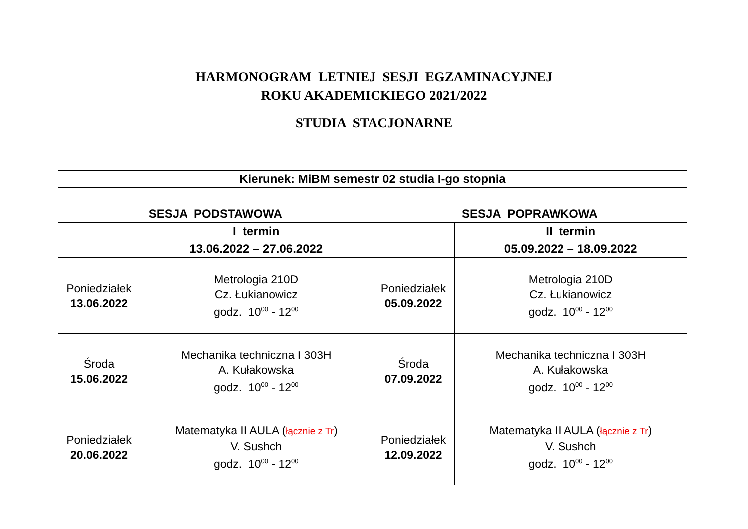HARMONOGRAM LETNIEJ SESJI EGZAMINACYJNEJ
ROKU AKADEMICKIEGO 2021/2022
STUDIA STACJONARNE
| Kierunek: MiBM semestr 02 studia I-go stopnia | | | |
| --- | --- | --- | --- |
| SESJA PODSTAWOWA | | SESJA POPRAWKOWA | |
| | I termin | | II termin |
| | 13.06.2022 – 27.06.2022 | | 05.09.2022 – 18.09.2022 |
| Poniedziałek 13.06.2022 | Metrologia 210D Cz. Łukianowicz godz. 10<sup>00</sup> - 12<sup>00</sup> | Poniedziałek 05.09.2022 | Metrologia 210D Cz. Łukianowicz godz. 10<sup>00</sup> - 12<sup>00</sup> |
| Środa 15.06.2022 | Mechanika techniczna I 303H A. Kułakowska godz. 10<sup>00</sup> - 12<sup>00</sup> | Środa 07.09.2022 | Mechanika techniczna I 303H A. Kułakowska godz. 10<sup>00</sup> - 12<sup>00</sup> |
| Poniedziałek 20.06.2022 | Matematyka II AULA ( łącznie z Tr ) V. Sushch godz. 10<sup>00</sup> - 12<sup>00</sup> | Poniedziałek 12.09.2022 | Matematyka II AULA ( łącznie z Tr ) V. Sushch godz. 10<sup>00</sup> - 12<sup>00</sup> |